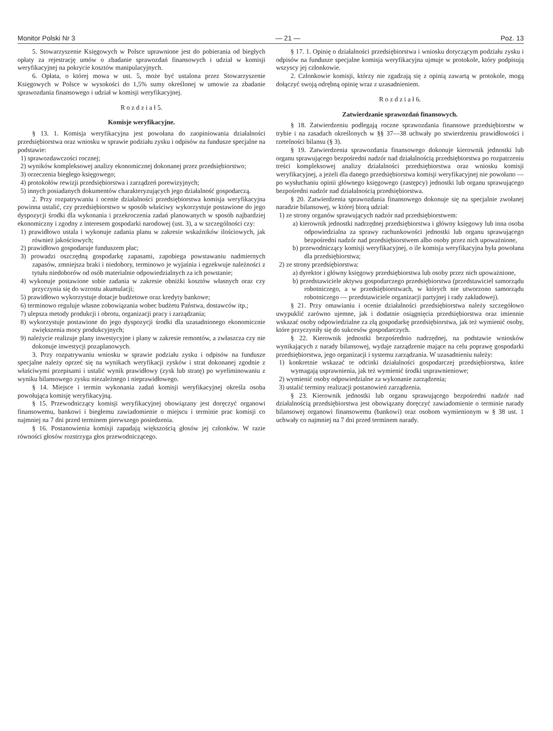Monitor Polski Nr 3 — 21 — Poz. 13
5. Stowarzyszenie Księgowych w Polsce uprawnione jest do pobierania od biegłych opłaty za rejestrację umów o zbadanie sprawozdań finansowych i udział w komisji weryfikacyjnej na pokrycie kosztów manipulacyjnych.
6. Opłata, o której mowa w ust. 5, może być ustalona przez Stowarzyszenie Księgowych w Polsce w wysokości do 1,5% sumy określonej w umowie za zbadanie sprawozdania finansowego i udział w komisji weryfikacyjnej.
R o z d z i a ł 5.
Komisje weryfikacyjne.
§ 13. 1. Komisja weryfikacyjna jest powołana do zaopiniowania działalności przedsiębiorstwa oraz wniosku w sprawie podziału zysku i odpisów na fundusze specjalne na podstawie:
1) sprawozdawczości rocznej;
2) wyników kompleksowej analizy ekonomicznej dokonanej przez przedsiębiorstwo;
3) orzeczenia biegłego księgowego;
4) protokołów rewizji przedsiębiorstwa i zarządzeń porewizyjnych;
5) innych posiadanych dokumentów charakteryzujących jego działalność gospodarczą.
2. Przy rozpatrywaniu i ocenie działalności przedsiębiorstwa komisja weryfikacyjna powinna ustalić, czy przedsiębiorstwo w sposób właściwy wykorzystuje postawione do jego dyspozycji środki dla wykonania i przekroczenia zadań planowanych w sposób najbardziej ekonomiczny i zgodny z interesem gospodarki narodowej (ust. 3), a w szczególności czy:
1) prawidłowo ustala i wykonuje zadania planu w zakresie wskaźników ilościowych, jak również jakościowych;
2) prawidłowo gospodaruje funduszem płac;
3) prowadzi oszczędną gospodarkę zapasami, zapobiega powstawaniu nadmiernych zapasów, zmniejsza braki i niedobory, terminowo je wyjaśnia i egzekwuje należności z tytułu niedoborów od osób materialnie odpowiedzialnych za ich powstanie;
4) wykonuje postawione sobie zadania w zakresie obniżki kosztów własnych oraz czy przyczynia się do wzrostu akumulacji;
5) prawidłowo wykorzystuje dotacje budżetowe oraz kredyty bankowe;
6) terminowo reguluje własne zobowiązania wobec budżetu Państwa, dostawców itp.;
7) ulepsza metody produkcji i obrotu, organizacji pracy i zarządzania;
8) wykorzystuje postawione do jego dyspozycji środki dla uzasadnionego ekonomicznie zwiększenia mocy produkcyjnych;
9) należycie realizuje plany inwestycyjne i plany w zakresie remontów, a zwłaszcza czy nie dokonuje inwestycji pozaplanowych.
3. Przy rozpatrywaniu wniosku w sprawie podziału zysku i odpisów na fundusze specjalne należy oprzeć się na wynikach weryfikacji zysków i strat dokonanej zgodnie z właściwymi przepisami i ustalić wynik prawidłowy (zysk lub stratę) po wyeliminowaniu z wyniku bilansowego zysku niezależnego i nieprawidłowego.
§ 14. Miejsce i termin wykonania zadań komisji weryfikacyjnej określa osoba powołująca komisję weryfikacyjną.
§ 15. Przewodniczący komisji weryfikacyjnej obowiązany jest doręczyć organowi finansowemu, bankowi i biegłemu zawiadomienie o miejscu i terminie prac komisji co najmniej na 7 dni przed terminem pierwszego posiedzenia.
§ 16. Postanowienia komisji zapadają większością głosów jej członków. W razie równości głosów rozstrzyga głos przewodniczącego.
§ 17. 1. Opinię o działalności przedsiębiorstwa i wniosku dotyczącym podziału zysku i odpisów na fundusze specjalne komisja weryfikacyjna ujmuje w protokole, który podpisują wszyscy jej członkowie.
2. Członkowie komisji, którzy nie zgadzają się z opinią zawartą w protokole, mogą dołączyć swoją odrębną opinię wraz z uzasadnieniem.
R o z d z i a ł 6.
Zatwierdzanie sprawozdań finansowych.
§ 18. Zatwierdzeniu podlegają roczne sprawozdania finansowe przedsiębiorstw w trybie i na zasadach określonych w §§ 37—38 uchwały po stwierdzeniu prawidłowości i rzetelności bilansu (§ 3).
§ 19. Zatwierdzenia sprawozdania finansowego dokonuje kierownik jednostki lub organu sprawującego bezpośredni nadzór nad działalnością przedsiębiorstwa po rozpatrzeniu treści kompleksowej analizy działalności przedsiębiorstwa oraz wniosku komisji weryfikacyjnej, a jeżeli dla danego przedsiębiorstwa komisji weryfikacyjnej nie powołano — po wysłuchaniu opinii głównego księgowego (zastępcy) jednostki lub organu sprawującego bezpośredni nadzór nad działalnością przedsiębiorstwa.
§ 20. Zatwierdzenia sprawozdania finansowego dokonuje się na specjalnie zwołanej naradzie bilansowej, w której biorą udział:
1) ze strony organów sprawujących nadzór nad przedsiębiorstwem:
a) kierownik jednostki nadrzędnej przedsiębiorstwa i główny księgowy lub inna osoba odpowiedzialna za sprawy rachunkowości jednostki lub organu sprawującego bezpośredni nadzór nad przedsiębiorstwem albo osoby przez nich upoważnione,
b) przewodniczący komisji weryfikacyjnej, o ile komisja weryfikacyjna była powołana dla przedsiębiorstwa;
2) ze strony przedsiębiorstwa:
a) dyrektor i główny księgowy przedsiębiorstwa lub osoby przez nich upoważnione,
b) przedstawiciele aktywu gospodarczego przedsiębiorstwa (przedstawiciel samorządu robotniczego, a w przedsiębiorstwach, w których nie utworzono samorządu robotniczego — przedstawiciele organizacji partyjnej i rady zakładowej).
§ 21. Przy omawianiu i ocenie działalności przedsiębiorstwa należy szczegółowo uwypuklić zarówno ujemne, jak i dodatnie osiągnięcia przedsiębiorstwa oraz imiennie wskazać osoby odpowiedzialne za złą gospodarkę przedsiębiorstwa, jak też wymienić osoby, które przyczyniły się do sukcesów gospodarczych.
§ 22. Kierownik jednostki bezpośrednio nadrzędnej, na podstawie wniosków wynikających z narady bilansowej, wydaje zarządzenie mające na celu poprawę gospodarki przedsiębiorstwa, jego organizacji i systemu zarządzania. W uzasadnieniu należy:
1) konkretnie wskazać te odcinki działalności gospodarczej przedsiębiorstwa, które wymagają usprawnienia, jak też wymienić środki usprawnieniowe;
2) wymienić osoby odpowiedzialne za wykonanie zarządzenia;
3) ustalić terminy realizacji postanowień zarządzenia.
§ 23. Kierownik jednostki lub organu sprawującego bezpośredni nadzór nad działalnością przedsiębiorstwa jest obowiązany doręczyć zawiadomienie o terminie narady bilansowej organowi finansowemu (bankowi) oraz osobom wymienionym w § 38 ust. 1 uchwały co najmniej na 7 dni przed terminem narady.